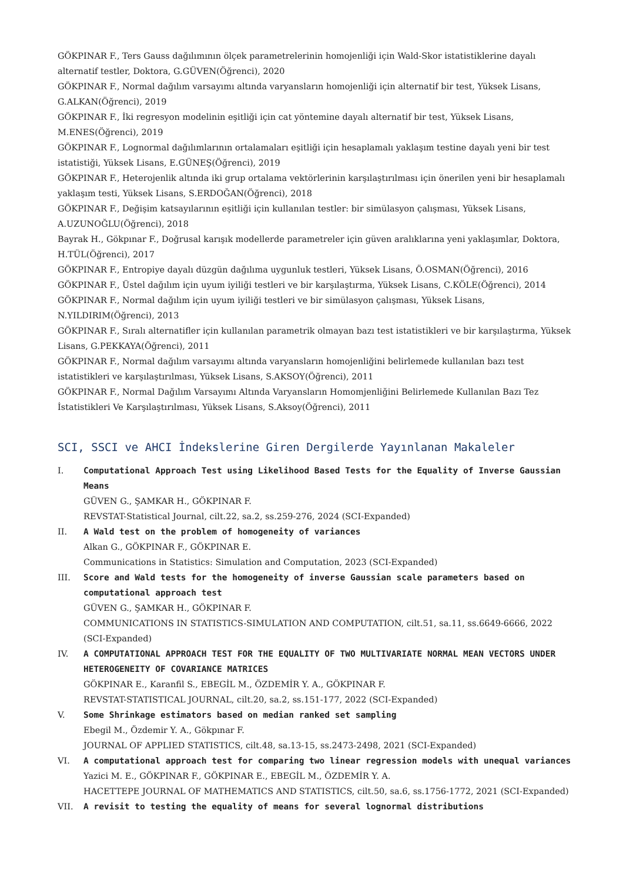GÖKPINAR F., Ters Gauss dağılımının ölçek parametrelerinin homojenliği için Wald-Skor istatistiklerine dayalı alternatif testler, Doktora, G.GÜVEN(Öğrenci), 2020
GÖKPINAR F., Normal dağılım varsayımı altında varyansların homojenliği için alternatif bir test, Yüksek Lisans, G.ALKAN(Öğrenci), 2019
GÖKPINAR F., İki regresyon modelinin eşitliği için cat yöntemine dayalı alternatif bir test, Yüksek Lisans, M.ENES(Öğrenci), 2019
GÖKPINAR F., Lognormal dağılımlarının ortalamaları eşitliği için hesaplamalı yaklaşım testine dayalı yeni bir test istatistiği, Yüksek Lisans, E.GÜNEŞ(Öğrenci), 2019
GÖKPINAR F., Heterojenlik altında iki grup ortalama vektörlerinin karşılaştırılması için önerilen yeni bir hesaplamalı yaklaşım testi, Yüksek Lisans, S.ERDOĞAN(Öğrenci), 2018
GÖKPINAR F., Değişim katsayılarının eşitliği için kullanılan testler: bir simülasyon çalışması, Yüksek Lisans, A.UZUNOĞLU(Öğrenci), 2018
Bayrak H., Gökpınar F., Doğrusal karışık modellerde parametreler için güven aralıklarına yeni yaklaşımlar, Doktora, H.TÜL(Öğrenci), 2017
GÖKPINAR F., Entropiye dayalı düzgün dağılıma uygunluk testleri, Yüksek Lisans, Ö.OSMAN(Öğrenci), 2016
GÖKPINAR F., Üstel dağılım için uyum iyiliği testleri ve bir karşılaştırma, Yüksek Lisans, C.KÖLE(Öğrenci), 2014
GÖKPINAR F., Normal dağılım için uyum iyiliği testleri ve bir simülasyon çalışması, Yüksek Lisans, N.YILDIRIM(Öğrenci), 2013
GÖKPINAR F., Sıralı alternatifler için kullanılan parametrik olmayan bazı test istatistikleri ve bir karşılaştırma, Yüksek Lisans, G.PEKKAYA(Öğrenci), 2011
GÖKPINAR F., Normal dağılım varsayımı altında varyansların homojenliğini belirlemede kullanılan bazı test istatistikleri ve karşılaştırılması, Yüksek Lisans, S.AKSOY(Öğrenci), 2011
GÖKPINAR F., Normal Dağılım Varsayımı Altında Varyansların Homomjenliğini Belirlemede Kullanılan Bazı Tez İstatistikleri Ve Karşılaştırılması, Yüksek Lisans, S.Aksoy(Öğrenci), 2011
SCI, SSCI ve AHCI İndekslerine Giren Dergilerde Yayınlanan Makaleler
I. Computational Approach Test using Likelihood Based Tests for the Equality of Inverse Gaussian Means
GÜVEN G., ŞAMKAR H., GÖKPINAR F.
REVSTAT-Statistical Journal, cilt.22, sa.2, ss.259-276, 2024 (SCI-Expanded)
II. A Wald test on the problem of homogeneity of variances
Alkan G., GÖKPINAR F., GÖKPINAR E.
Communications in Statistics: Simulation and Computation, 2023 (SCI-Expanded)
III. Score and Wald tests for the homogeneity of inverse Gaussian scale parameters based on computational approach test
GÜVEN G., ŞAMKAR H., GÖKPINAR F.
COMMUNICATIONS IN STATISTICS-SIMULATION AND COMPUTATION, cilt.51, sa.11, ss.6649-6666, 2022 (SCI-Expanded)
IV. A COMPUTATIONAL APPROACH TEST FOR THE EQUALITY OF TWO MULTIVARIATE NORMAL MEAN VECTORS UNDER HETEROGENEITY OF COVARIANCE MATRICES
GÖKPINAR E., Karanfil S., EBEGİL M., ÖZDEMİR Y. A., GÖKPINAR F.
REVSTAT-STATISTICAL JOURNAL, cilt.20, sa.2, ss.151-177, 2022 (SCI-Expanded)
V. Some Shrinkage estimators based on median ranked set sampling
Ebegil M., Özdemir Y. A., Gökpınar F.
JOURNAL OF APPLIED STATISTICS, cilt.48, sa.13-15, ss.2473-2498, 2021 (SCI-Expanded)
VI. A computational approach test for comparing two linear regression models with unequal variances
Yazici M. E., GÖKPINAR F., GÖKPINAR E., EBEGİL M., ÖZDEMİR Y. A.
HACETTEPE JOURNAL OF MATHEMATICS AND STATISTICS, cilt.50, sa.6, ss.1756-1772, 2021 (SCI-Expanded)
VII. A revisit to testing the equality of means for several lognormal distributions